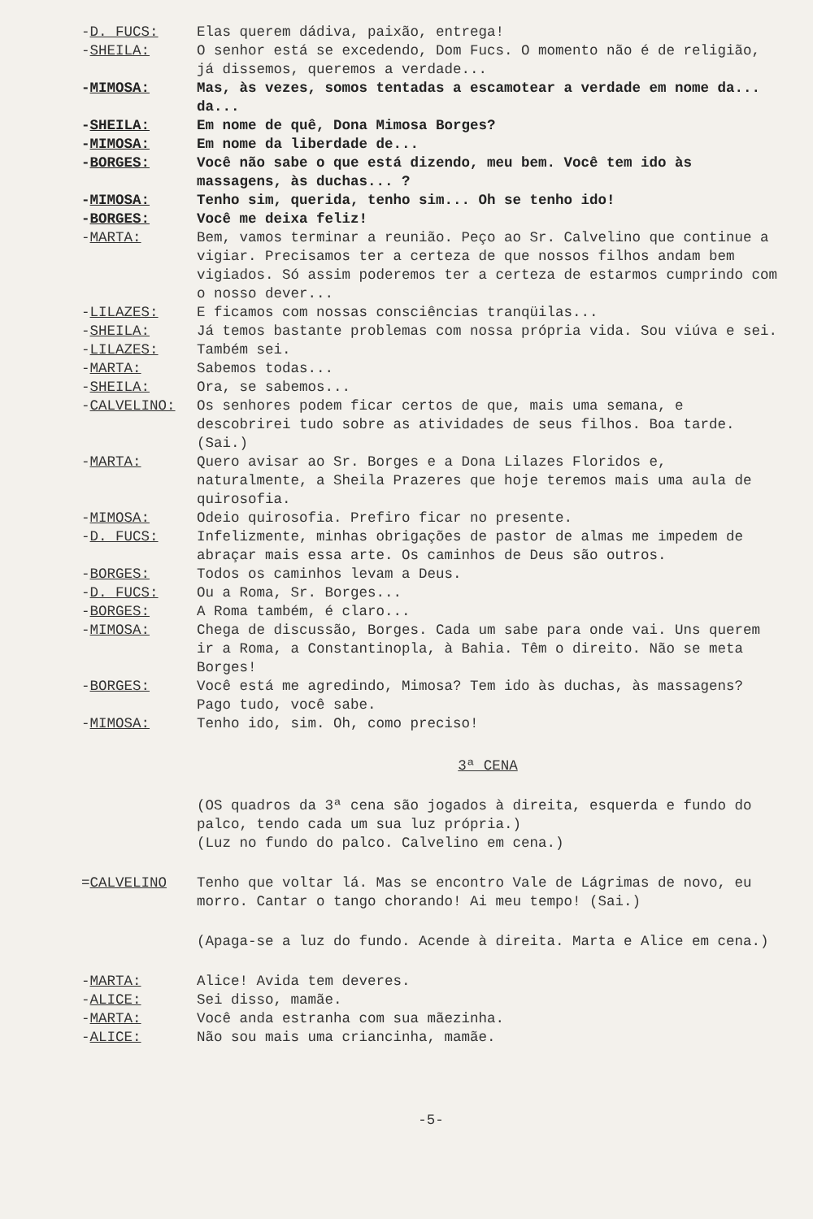-D. FUCS: Elas querem dádiva, paixão, entrega!
-SHEILA: O senhor está se excedendo, Dom Fucs. O momento não é de religião, já dissemos, queremos a verdade...
-MIMOSA: Mas, às vezes, somos tentadas a escamotear a verdade em nome da... da...
-SHEILA: Em nome de quê, Dona Mimosa Borges?
-MIMOSA: Em nome da liberdade de...
-BORGES: Você não sabe o que está dizendo, meu bem. Você tem ido às massagens, às duchas... ?
-MIMOSA: Tenho sim, querida, tenho sim... Oh se tenho ido!
-BORGES: Você me deixa feliz!
-MARTA: Bem, vamos terminar a reunião. Peço ao Sr. Calvelino que continue a vigiar. Precisamos ter a certeza de que nossos filhos andam bem vigiados. Só assim poderemos ter a certeza de estarmos cumprindo com o nosso dever...
-LILAZES: E ficamos com nossas consciências tranqüilas...
-SHEILA: Já temos bastante problemas com nossa própria vida. Sou viúva e sei.
-LILAZES: Também sei.
-MARTA: Sabemos todas...
-SHEILA: Ora, se sabemos...
-CALVELINO: Os senhores podem ficar certos de que, mais uma semana, e descobrirei tudo sobre as atividades de seus filhos. Boa tarde. (Sai.)
-MARTA: Quero avisar ao Sr. Borges e a Dona Lilazes Floridos e, naturalmente, a Sheila Prazeres que hoje teremos mais uma aula de quirosofia.
-MIMOSA: Odeio quirosofia. Prefiro ficar no presente.
-D. FUCS: Infelizmente, minhas obrigações de pastor de almas me impedem de abraçar mais essa arte. Os caminhos de Deus são outros.
-BORGES: Todos os caminhos levam a Deus.
-D. FUCS: Ou a Roma, Sr. Borges...
-BORGES: A Roma também, é claro...
-MIMOSA: Chega de discussão, Borges. Cada um sabe para onde vai. Uns querem ir a Roma, a Constantinopla, à Bahia. Têm o direito. Não se meta Borges!
-BORGES: Você está me agredindo, Mimosa? Tem ido às duchas, às massagens? Pago tudo, você sabe.
-MIMOSA: Tenho ido, sim. Oh, como preciso!
3ª CENA
(OS quadros da 3ª cena são jogados à direita, esquerda e fundo do palco, tendo cada um sua luz própria.)
(Luz no fundo do palco. Calvelino em cena.)
=CALVELINO Tenho que voltar lá. Mas se encontro Vale de Lágrimas de novo, eu morro. Cantar o tango chorando! Ai meu tempo! (Sai.)
(Apaga-se a luz do fundo. Acende à direita. Marta e Alice em cena.)
-MARTA: Alice! Avida tem deveres.
-ALICE: Sei disso, mamãe.
-MARTA: Você anda estranha com sua mãezinha.
-ALICE: Não sou mais uma criancinha, mamãe.
-5-